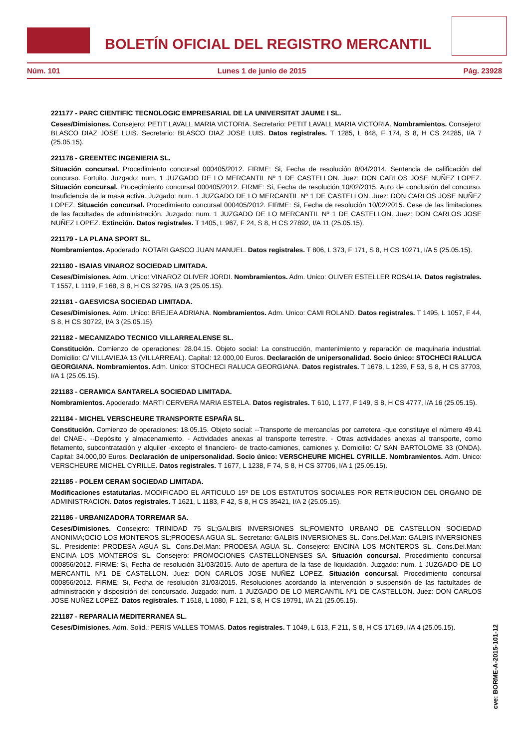BOLETÍN OFICIAL DEL REGISTRO MERCANTIL
Núm. 101 Lunes 1 de junio de 2015 Pág. 23928
221177 - PARC CIENTIFIC TECNOLOGIC EMPRESARIAL DE LA UNIVERSITAT JAUME I SL.
Ceses/Dimisiones. Consejero: PETIT LAVALL MARIA VICTORIA. Secretario: PETIT LAVALL MARIA VICTORIA. Nombramientos. Consejero: BLASCO DIAZ JOSE LUIS. Secretario: BLASCO DIAZ JOSE LUIS. Datos registrales. T 1285, L 848, F 174, S 8, H CS 24285, I/A 7 (25.05.15).
221178 - GREENTEC INGENIERIA SL.
Situación concursal. Procedimiento concursal 000405/2012. FIRME: Si, Fecha de resolución 8/04/2014. Sentencia de calificación del concurso. Fortuito. Juzgado: num. 1 JUZGADO DE LO MERCANTIL Nº 1 DE CASTELLON. Juez: DON CARLOS JOSE NUÑEZ LOPEZ. Situación concursal. Procedimiento concursal 000405/2012. FIRME: Si, Fecha de resolución 10/02/2015. Auto de conclusión del concurso. Insuficiencia de la masa activa. Juzgado: num. 1 JUZGADO DE LO MERCANTIL Nº 1 DE CASTELLON. Juez: DON CARLOS JOSE NUÑEZ LOPEZ. Situación concursal. Procedimiento concursal 000405/2012. FIRME: Si, Fecha de resolución 10/02/2015. Cese de las limitaciones de las facultades de administración. Juzgado: num. 1 JUZGADO DE LO MERCANTIL Nº 1 DE CASTELLON. Juez: DON CARLOS JOSE NUÑEZ LOPEZ. Extinción. Datos registrales. T 1405, L 967, F 24, S 8, H CS 27892, I/A 11 (25.05.15).
221179 - LA PLANA SPORT SL.
Nombramientos. Apoderado: NOTARI GASCO JUAN MANUEL. Datos registrales. T 806, L 373, F 171, S 8, H CS 10271, I/A 5 (25.05.15).
221180 - ISAIAS VINAROZ SOCIEDAD LIMITADA.
Ceses/Dimisiones. Adm. Unico: VINAROZ OLIVER JORDI. Nombramientos. Adm. Unico: OLIVER ESTELLER ROSALIA. Datos registrales. T 1557, L 1119, F 168, S 8, H CS 32795, I/A 3 (25.05.15).
221181 - GAESVICSA SOCIEDAD LIMITADA.
Ceses/Dimisiones. Adm. Unico: BREJEA ADRIANA. Nombramientos. Adm. Unico: CAMI ROLAND. Datos registrales. T 1495, L 1057, F 44, S 8, H CS 30722, I/A 3 (25.05.15).
221182 - MECANIZADO TECNICO VILLARREALENSE SL.
Constitución. Comienzo de operaciones: 28.04.15. Objeto social: La construcción, mantenimiento y reparación de maquinaria industrial. Domicilio: C/ VILLAVIEJA 13 (VILLARREAL). Capital: 12.000,00 Euros. Declaración de unipersonalidad. Socio único: STOCHECI RALUCA GEORGIANA. Nombramientos. Adm. Unico: STOCHECI RALUCA GEORGIANA. Datos registrales. T 1678, L 1239, F 53, S 8, H CS 37703, I/A 1 (25.05.15).
221183 - CERAMICA SANTARELA SOCIEDAD LIMITADA.
Nombramientos. Apoderado: MARTI CERVERA MARIA ESTELA. Datos registrales. T 610, L 177, F 149, S 8, H CS 4777, I/A 16 (25.05.15).
221184 - MICHEL VERSCHEURE TRANSPORTE ESPAÑA SL.
Constitución. Comienzo de operaciones: 18.05.15. Objeto social: --Transporte de mercancías por carretera -que constituye el número 49.41 del CNAE-. --Depósito y almacenamiento. - Actividades anexas al transporte terrestre. - Otras actividades anexas al transporte, como fletamento, subcontratación y alquiler -excepto el financiero- de tracto-camiones, camiones y. Domicilio: C/ SAN BARTOLOME 33 (ONDA). Capital: 34.000,00 Euros. Declaración de unipersonalidad. Socio único: VERSCHEURE MICHEL CYRILLE. Nombramientos. Adm. Unico: VERSCHEURE MICHEL CYRILLE. Datos registrales. T 1677, L 1238, F 74, S 8, H CS 37706, I/A 1 (25.05.15).
221185 - POLEM CERAM SOCIEDAD LIMITADA.
Modificaciones estatutarias. MODIFICADO EL ARTICULO 15º DE LOS ESTATUTOS SOCIALES POR RETRIBUCION DEL ORGANO DE ADMINISTRACION. Datos registrales. T 1621, L 1183, F 42, S 8, H CS 35421, I/A 2 (25.05.15).
221186 - URBANIZADORA TORREMAR SA.
Ceses/Dimisiones. Consejero: TRINIDAD 75 SL;GALBIS INVERSIONES SL;FOMENTO URBANO DE CASTELLON SOCIEDAD ANONIMA;OCIO LOS MONTEROS SL;PRODESA AGUA SL. Secretario: GALBIS INVERSIONES SL. Cons.Del.Man: GALBIS INVERSIONES SL. Presidente: PRODESA AGUA SL. Cons.Del.Man: PRODESA AGUA SL. Consejero: ENCINA LOS MONTEROS SL. Cons.Del.Man: ENCINA LOS MONTEROS SL. Consejero: PROMOCIONES CASTELLONENSES SA. Situación concursal. Procedimiento concursal 000856/2012. FIRME: Si, Fecha de resolución 31/03/2015. Auto de apertura de la fase de liquidación. Juzgado: num. 1 JUZGADO DE LO MERCANTIL Nº1 DE CASTELLON. Juez: DON CARLOS JOSE NUÑEZ LOPEZ. Situación concursal. Procedimiento concursal 000856/2012. FIRME: Si, Fecha de resolución 31/03/2015. Resoluciones acordando la intervención o suspensión de las factultades de administración y disposición del concursado. Juzgado: num. 1 JUZGADO DE LO MERCANTIL Nº1 DE CASTELLON. Juez: DON CARLOS JOSE NUÑEZ LOPEZ. Datos registrales. T 1518, L 1080, F 121, S 8, H CS 19791, I/A 21 (25.05.15).
221187 - REPARALIA MEDITERRANEA SL.
Ceses/Dimisiones. Adm. Solid.: PERIS VALLES TOMAS. Datos registrales. T 1049, L 613, F 211, S 8, H CS 17169, I/A 4 (25.05.15).
cve: BORME-A-2015-101-12